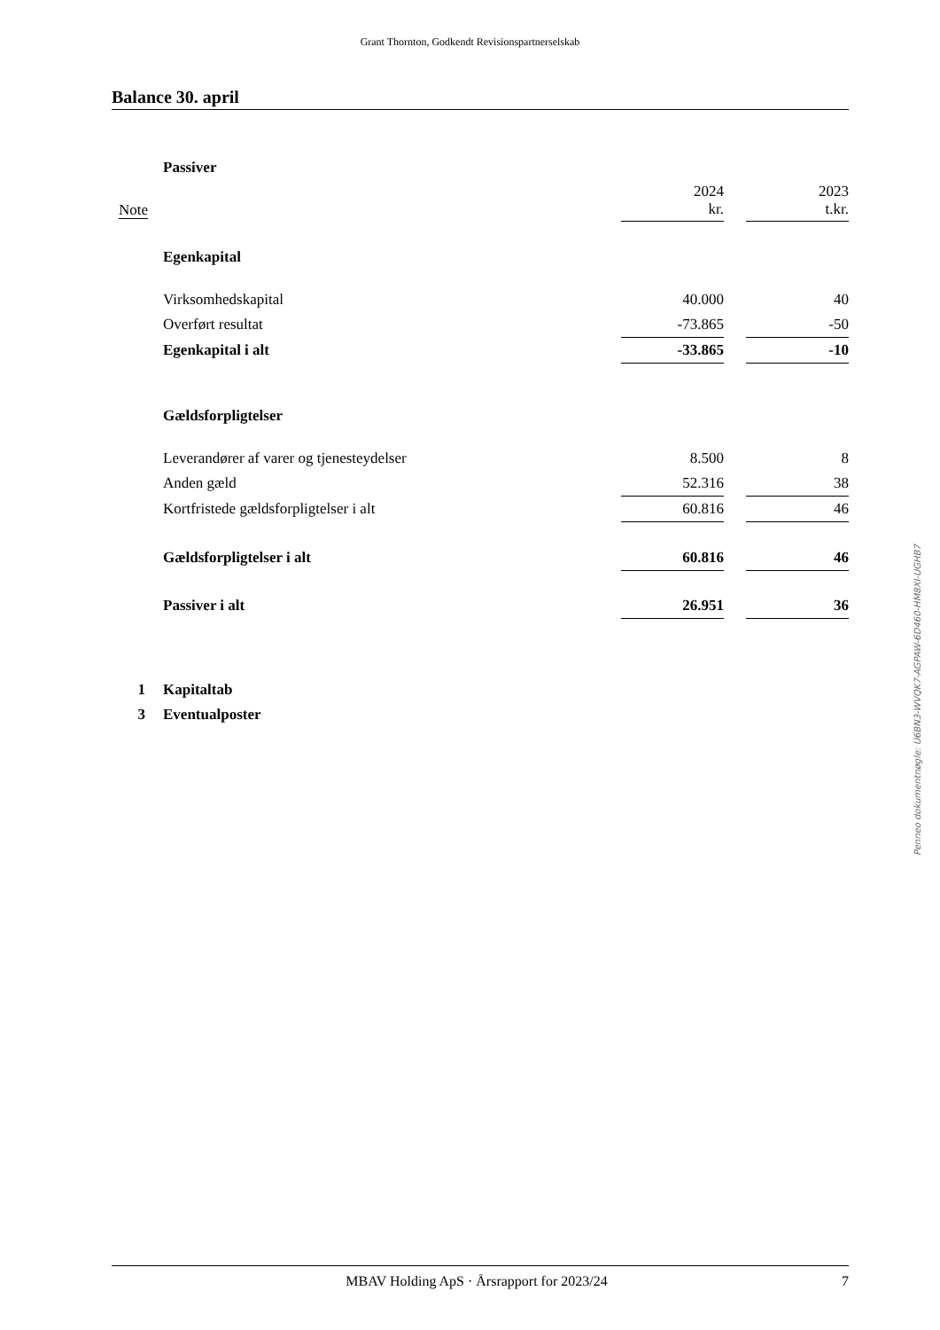Grant Thornton, Godkendt Revisionspartnerselskab
Balance 30. april
| | Passiver | | | |
| Note | | 2024 kr. | | 2023 t.kr. |
| | Egenkapital | | | |
| | Virksomhedskapital | 40.000 | | 40 |
| | Overført resultat | -73.865 | | -50 |
| | Egenkapital i alt | -33.865 | | -10 |
| | Gældsforpligtelser | | | |
| | Leverandører af varer og tjenesteydelser | 8.500 | | 8 |
| | Anden gæld | 52.316 | | 38 |
| | Kortfristede gældsforpligtelser i alt | 60.816 | | 46 |
| | Gældsforpligtelser i alt | 60.816 | | 46 |
| | Passiver i alt | 26.951 | | 36 |
| 1 | Kapitaltab | | | |
| 3 | Eventualposter | | | |
Penneo dokumentnøgle: U6BN3-WVQK7-AGPAW-6D460-HM8XI-UGHB7
MBAV Holding ApS · Årsrapport for 2023/24 7